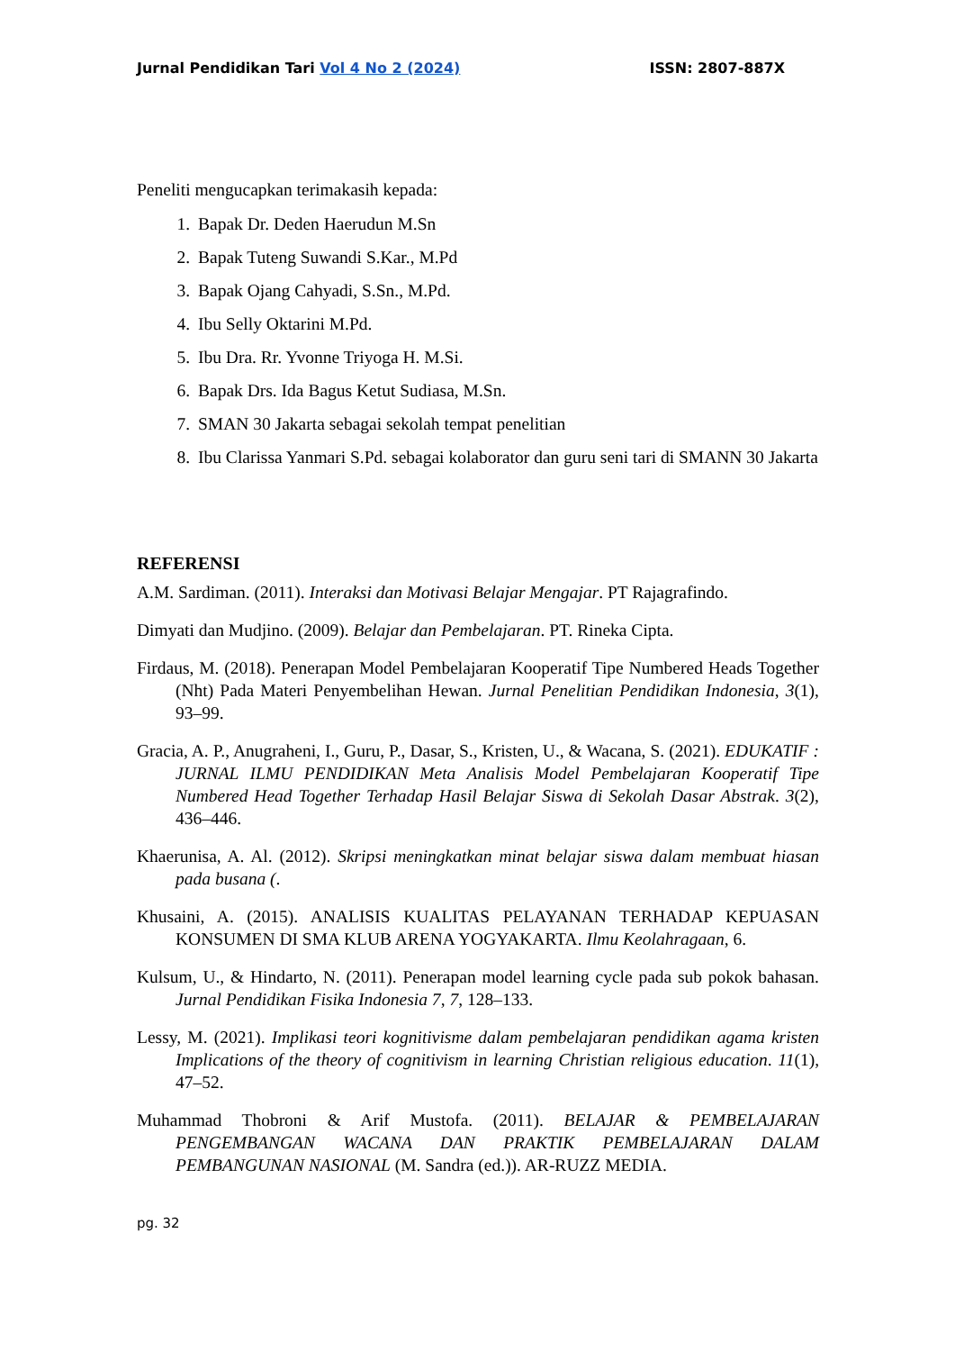Jurnal Pendidikan Tari Vol 4 No 2 (2024) ISSN: 2807-887X
Peneliti mengucapkan terimakasih kepada:
1. Bapak Dr. Deden Haerudun M.Sn
2. Bapak Tuteng Suwandi S.Kar., M.Pd
3. Bapak Ojang Cahyadi, S.Sn., M.Pd.
4. Ibu Selly Oktarini M.Pd.
5. Ibu Dra. Rr. Yvonne Triyoga H. M.Si.
6. Bapak Drs. Ida Bagus Ketut Sudiasa, M.Sn.
7. SMAN 30 Jakarta sebagai sekolah tempat penelitian
8. Ibu Clarissa Yanmari S.Pd. sebagai kolaborator dan guru seni tari di SMANN 30 Jakarta
REFERENSI
A.M. Sardiman. (2011). Interaksi dan Motivasi Belajar Mengajar. PT Rajagrafindo.
Dimyati dan Mudjino. (2009). Belajar dan Pembelajaran. PT. Rineka Cipta.
Firdaus, M. (2018). Penerapan Model Pembelajaran Kooperatif Tipe Numbered Heads Together (Nht) Pada Materi Penyembelihan Hewan. Jurnal Penelitian Pendidikan Indonesia, 3(1), 93–99.
Gracia, A. P., Anugraheni, I., Guru, P., Dasar, S., Kristen, U., & Wacana, S. (2021). EDUKATIF : JURNAL ILMU PENDIDIKAN Meta Analisis Model Pembelajaran Kooperatif Tipe Numbered Head Together Terhadap Hasil Belajar Siswa di Sekolah Dasar Abstrak. 3(2), 436–446.
Khaerunisa, A. Al. (2012). Skripsi meningkatkan minat belajar siswa dalam membuat hiasan pada busana (.
Khusaini, A. (2015). ANALISIS KUALITAS PELAYANAN TERHADAP KEPUASAN KONSUMEN DI SMA KLUB ARENA YOGYAKARTA. Ilmu Keolahragaan, 6.
Kulsum, U., & Hindarto, N. (2011). Penerapan model learning cycle pada sub pokok bahasan. Jurnal Pendidikan Fisika Indonesia 7, 7, 128–133.
Lessy, M. (2021). Implikasi teori kognitivisme dalam pembelajaran pendidikan agama kristen Implications of the theory of cognitivism in learning Christian religious education. 11(1), 47–52.
Muhammad Thobroni & Arif Mustofa. (2011). BELAJAR & PEMBELAJARAN PENGEMBANGAN WACANA DAN PRAKTIK PEMBELAJARAN DALAM PEMBANGUNAN NASIONAL (M. Sandra (ed.)). AR-RUZZ MEDIA.
pg. 32